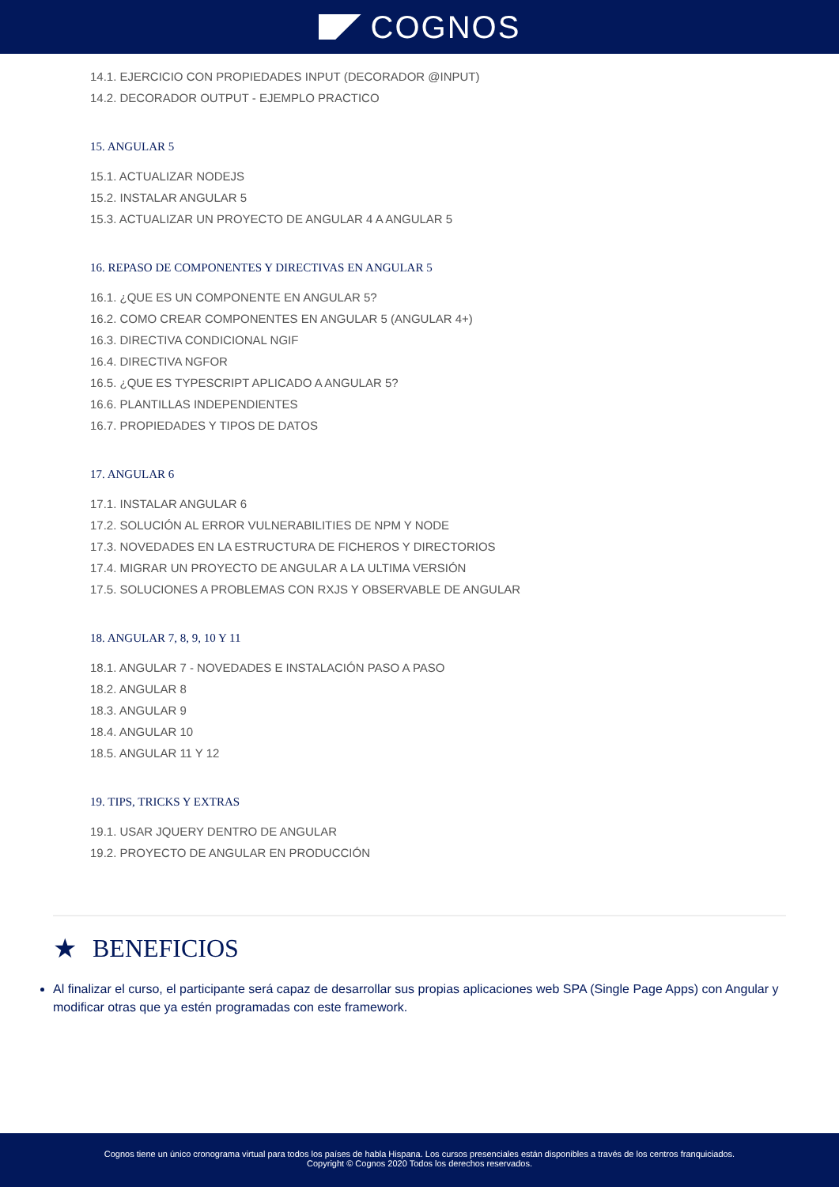COGNOS
14.1. EJERCICIO CON PROPIEDADES INPUT (DECORADOR @INPUT)
14.2. DECORADOR OUTPUT - EJEMPLO PRACTICO
15. ANGULAR 5
15.1. ACTUALIZAR NODEJS
15.2. INSTALAR ANGULAR 5
15.3. ACTUALIZAR UN PROYECTO DE ANGULAR 4 A ANGULAR 5
16. REPASO DE COMPONENTES Y DIRECTIVAS EN ANGULAR 5
16.1. ¿QUE ES UN COMPONENTE EN ANGULAR 5?
16.2. COMO CREAR COMPONENTES EN ANGULAR 5 (ANGULAR 4+)
16.3. DIRECTIVA CONDICIONAL NGIF
16.4. DIRECTIVA NGFOR
16.5. ¿QUE ES TYPESCRIPT APLICADO A ANGULAR 5?
16.6. PLANTILLAS INDEPENDIENTES
16.7. PROPIEDADES Y TIPOS DE DATOS
17. ANGULAR 6
17.1. INSTALAR ANGULAR 6
17.2. SOLUCIÓN AL ERROR VULNERABILITIES DE NPM Y NODE
17.3. NOVEDADES EN LA ESTRUCTURA DE FICHEROS Y DIRECTORIOS
17.4. MIGRAR UN PROYECTO DE ANGULAR A LA ULTIMA VERSIÓN
17.5. SOLUCIONES A PROBLEMAS CON RXJS Y OBSERVABLE DE ANGULAR
18. ANGULAR 7, 8, 9, 10 Y 11
18.1. ANGULAR 7 - NOVEDADES E INSTALACIÓN PASO A PASO
18.2. ANGULAR 8
18.3. ANGULAR 9
18.4. ANGULAR 10
18.5. ANGULAR 11 Y 12
19. TIPS, TRICKS Y EXTRAS
19.1. USAR JQUERY DENTRO DE ANGULAR
19.2. PROYECTO DE ANGULAR EN PRODUCCIÓN
★ BENEFICIOS
Al finalizar el curso, el participante será capaz de desarrollar sus propias aplicaciones web SPA (Single Page Apps) con Angular y modificar otras que ya estén programadas con este framework.
Cognos tiene un único cronograma virtual para todos los países de habla Hispana. Los cursos presenciales están disponibles a través de los centros franquiciados.
Copyright © Cognos 2020 Todos los derechos reservados.